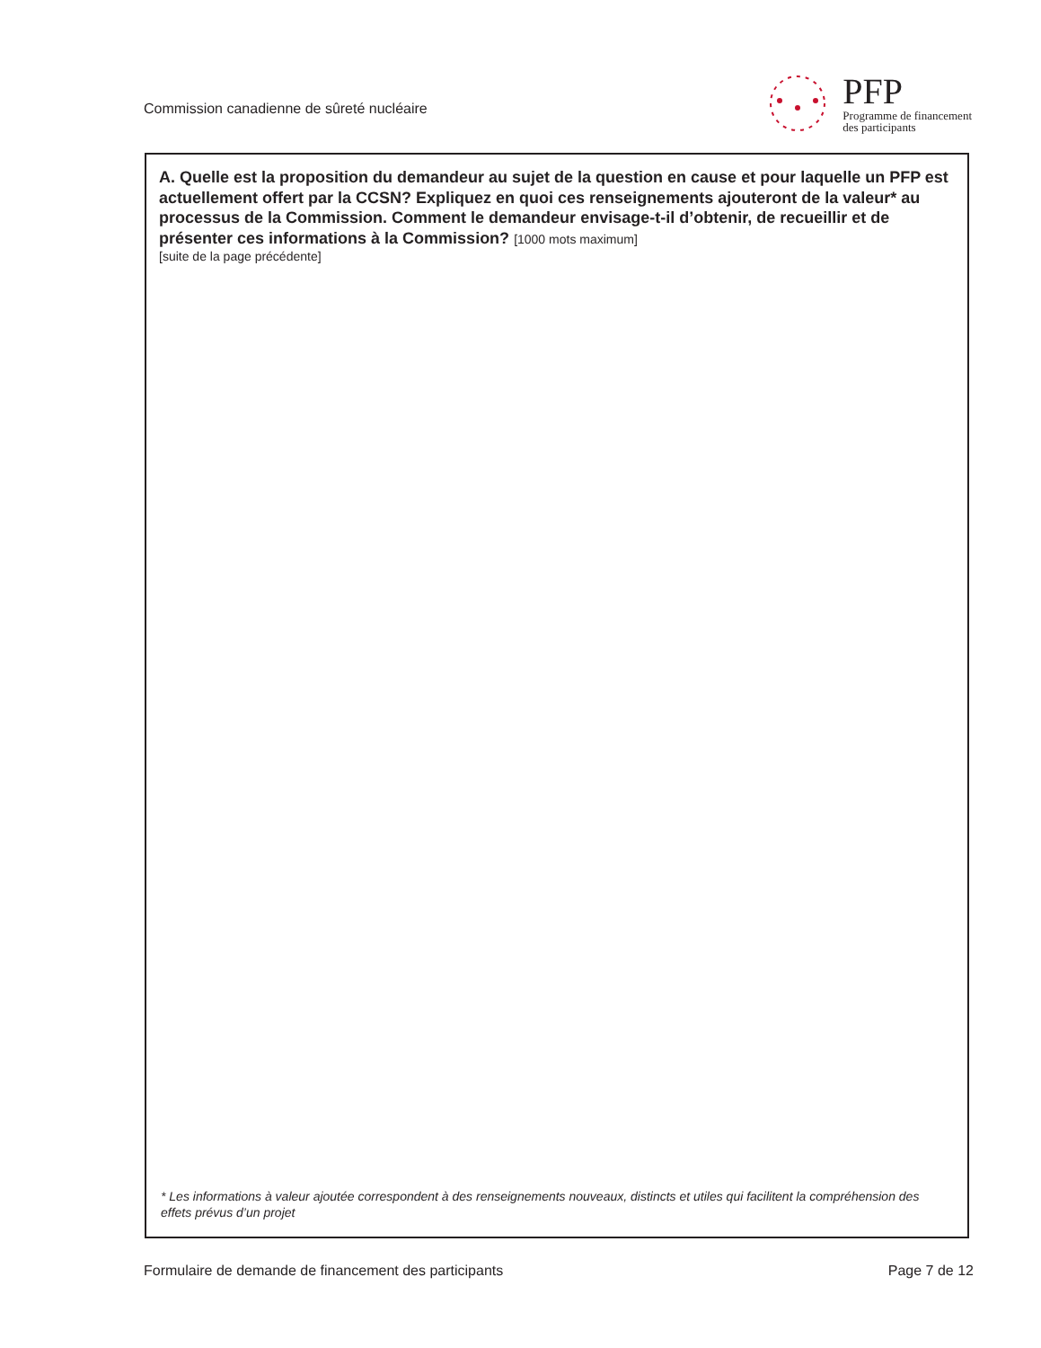Commission canadienne de sûreté nucléaire
PFP
Programme de financement
des participants
A. Quelle est la proposition du demandeur au sujet de la question en cause et pour laquelle un PFP est actuellement offert par la CCSN? Expliquez en quoi ces renseignements ajouteront de la valeur* au processus de la Commission. Comment le demandeur envisage-t-il d’obtenir, de recueillir et de présenter ces informations à la Commission? [1000 mots maximum]
[suite de la page précédente]
* Les informations à valeur ajoutée correspondent à des renseignements nouveaux, distincts et utiles qui facilitent la compréhension des effets prévus d’un projet
Formulaire de demande de financement des participants
Page 7 de 12